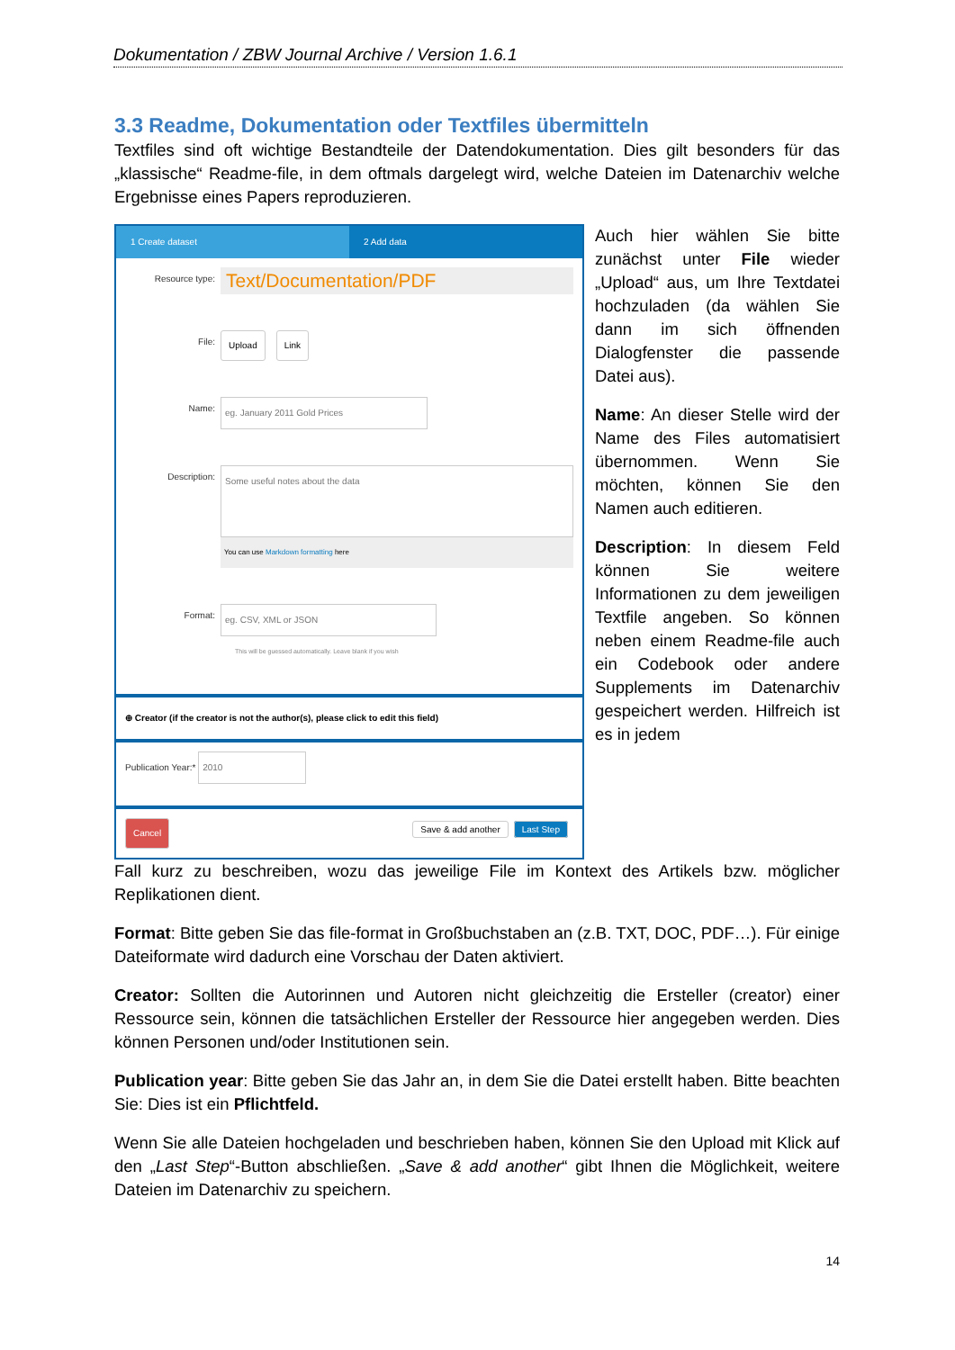Dokumentation / ZBW Journal Archive / Version 1.6.1
3.3 Readme, Dokumentation oder Textfiles übermitteln
Textfiles sind oft wichtige Bestandteile der Datendokumentation. Dies gilt besonders für das „klassische“ Readme-file, in dem oftmals dargelegt wird, welche Dateien im Datenarchiv welche Ergebnisse eines Papers reproduzieren.
1 Create dataset
2 Add data
Resource type: Text/Documentation/PDF
File: Upload Link
Name: eg. January 2011 Gold Prices
Description:
Some useful notes about the data
You can use Markdown formatting here
Format:
eg. CSV, XML or JSON
This will be guessed automatically. Leave blank if you wish
⊕ Creator (if the creator is not the author(s), please click to edit this field)
Publication Year:* 2010
Cancel Save & add another Last Step
Auch hier wählen Sie bitte zunächst unter File wieder „Upload“ aus, um Ihre Textdatei hochzuladen (da wählen Sie dann im sich öffnenden Dialogfenster die passende Datei aus).
Name: An dieser Stelle wird der Name des Files automatisiert übernommen. Wenn Sie möchten, können Sie den Namen auch editieren.
Description: In diesem Feld können Sie weitere Informationen zu dem jeweiligen Textfile angeben. So können neben einem Readme-file auch ein Codebook oder andere Supplements im Datenarchiv gespeichert werden. Hilfreich ist es in jedem
Fall kurz zu beschreiben, wozu das jeweilige File im Kontext des Artikels bzw. möglicher Replikationen dient.
Format: Bitte geben Sie das file-format in Großbuchstaben an (z.B. TXT, DOC, PDF…). Für einige Dateiformate wird dadurch eine Vorschau der Daten aktiviert.
Creator: Sollten die Autorinnen und Autoren nicht gleichzeitig die Ersteller (creator) einer Ressource sein, können die tatsächlichen Ersteller der Ressource hier angegeben werden. Dies können Personen und/oder Institutionen sein.
Publication year: Bitte geben Sie das Jahr an, in dem Sie die Datei erstellt haben. Bitte beachten Sie: Dies ist ein Pflichtfeld.
Wenn Sie alle Dateien hochgeladen und beschrieben haben, können Sie den Upload mit Klick auf den „Last Step“-Button abschließen. „Save & add another“ gibt Ihnen die Möglichkeit, weitere Dateien im Datenarchiv zu speichern.
14